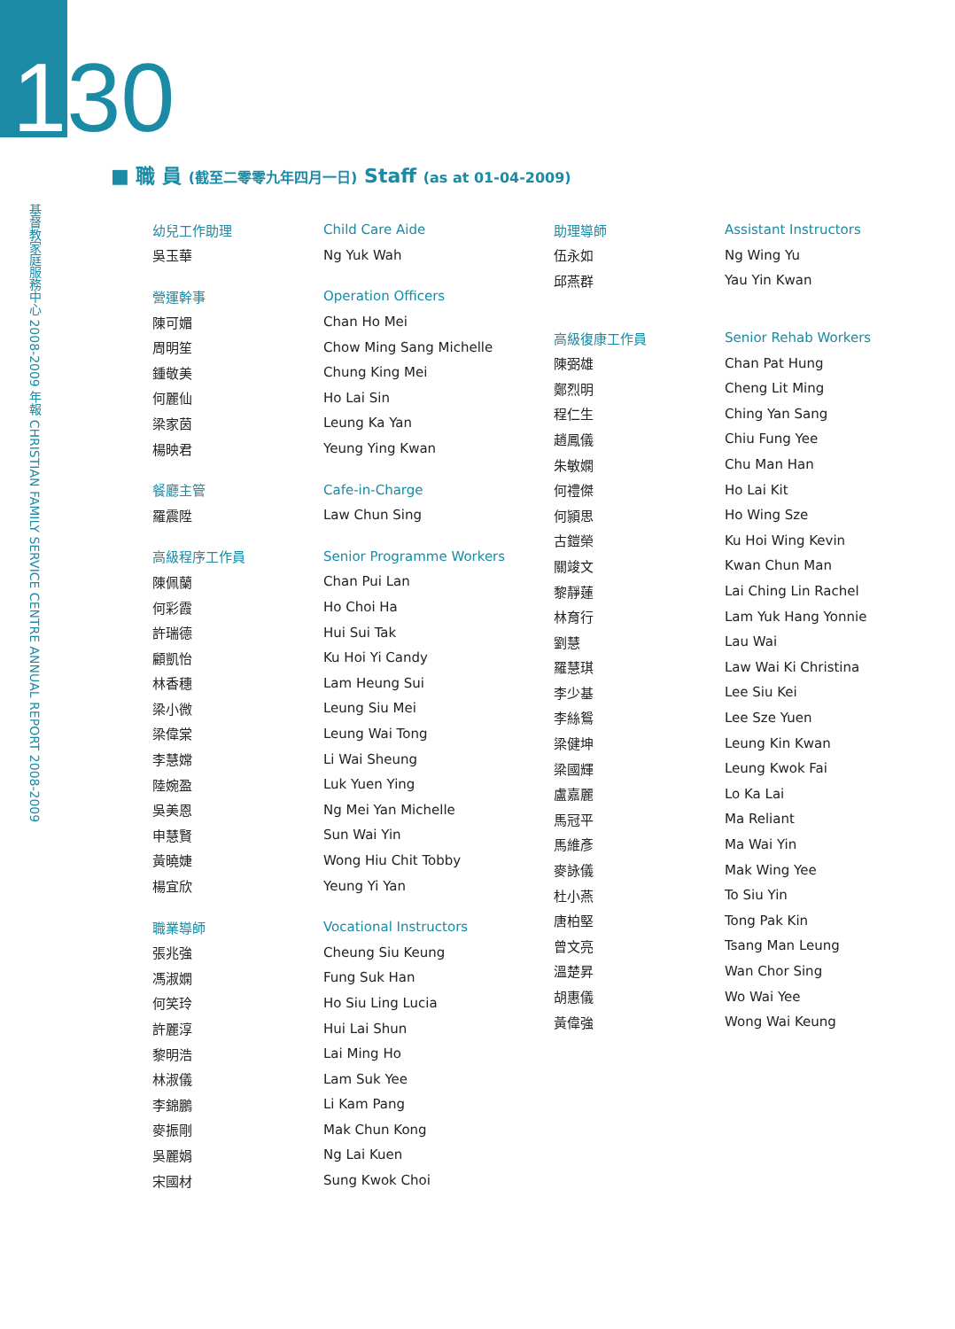130
基督教家庭服務中心 2008-2009 年報 CHRISTIAN FAMILY SERVICE CENTRE ANNUAL REPORT 2008-2009
■ 職 員 (截至二零零九年四月一日) Staff (as at 01-04-2009)
幼兒工作助理 Child Care Aide
吳玉華 Ng Yuk Wah
營運幹事 Operation Officers
陳可媚 Chan Ho Mei
周明笙 Chow Ming Sang Michelle
鍾敬美 Chung King Mei
何麗仙 Ho Lai Sin
梁家茵 Leung Ka Yan
楊映君 Yeung Ying Kwan
餐廳主管 Cafe-in-Charge
羅震陞 Law Chun Sing
高級程序工作員 Senior Programme Workers
陳佩蘭 Chan Pui Lan
何彩霞 Ho Choi Ha
許瑞德 Hui Sui Tak
顧凱怡 Ku Hoi Yi Candy
林香穗 Lam Heung Sui
梁小微 Leung Siu Mei
梁偉棠 Leung Wai Tong
李慧嫦 Li Wai Sheung
陸婉盈 Luk Yuen Ying
吳美恩 Ng Mei Yan Michelle
申慧賢 Sun Wai Yin
黃曉婕 Wong Hiu Chit Tobby
楊宜欣 Yeung Yi Yan
職業導師 Vocational Instructors
張兆強 Cheung Siu Keung
馮淑嫻 Fung Suk Han
何笑玲 Ho Siu Ling Lucia
許麗淳 Hui Lai Shun
黎明浩 Lai Ming Ho
林淑儀 Lam Suk Yee
李錦鵬 Li Kam Pang
麥振剛 Mak Chun Kong
吳麗娟 Ng Lai Kuen
宋國材 Sung Kwok Choi
助理導師 Assistant Instructors
伍永如 Ng Wing Yu
邱燕群 Yau Yin Kwan
高級復康工作員 Senior Rehab Workers
陳弼雄 Chan Pat Hung
鄭烈明 Cheng Lit Ming
程仁生 Ching Yan Sang
趙鳳儀 Chiu Fung Yee
朱敏嫻 Chu Man Han
何禮傑 Ho Lai Kit
何頴思 Ho Wing Sze
古鎧榮 Ku Hoi Wing Kevin
關竣文 Kwan Chun Man
黎靜蓮 Lai Ching Lin Rachel
林育行 Lam Yuk Hang Yonnie
劉慧 Lau Wai
羅慧琪 Law Wai Ki Christina
李少基 Lee Siu Kei
李絲鴛 Lee Sze Yuen
梁健坤 Leung Kin Kwan
梁國輝 Leung Kwok Fai
盧嘉麗 Lo Ka Lai
馬冠平 Ma Reliant
馬維彥 Ma Wai Yin
麥詠儀 Mak Wing Yee
杜小燕 To Siu Yin
唐柏堅 Tong Pak Kin
曾文亮 Tsang Man Leung
溫楚昇 Wan Chor Sing
胡惠儀 Wo Wai Yee
黃偉強 Wong Wai Keung